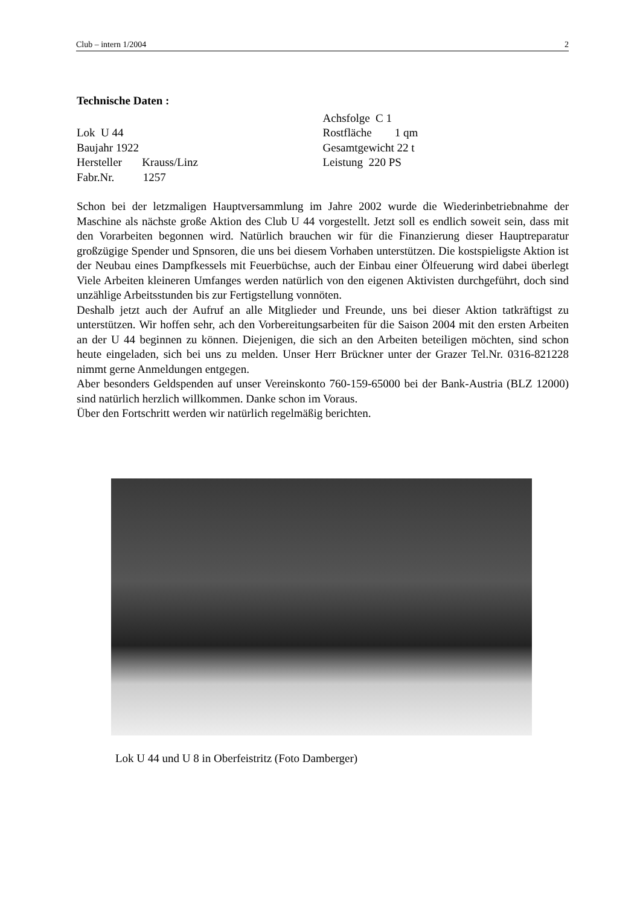Club – intern 1/2004 2
Technische Daten :
Lok U 44
Baujahr 1922
Hersteller Krauss/Linz
Fabr.Nr. 1257
Achsfolge C 1
Rostfläche 1 qm
Gesamtgewicht 22 t
Leistung 220 PS
Schon bei der letzmaligen Hauptversammlung im Jahre 2002 wurde die Wiederinbetriebnahme der Maschine als nächste große Aktion des Club U 44 vorgestellt. Jetzt soll es endlich soweit sein, dass mit den Vorarbeiten begonnen wird. Natürlich brauchen wir für die Finanzierung dieser Hauptreparatur großzügige Spender und Spnsoren, die uns bei diesem Vorhaben unterstützen. Die kostspieligste Aktion ist der Neubau eines Dampfkessels mit Feuerbüchse, auch der Einbau einer Ölfeuerung wird dabei überlegt Viele Arbeiten kleineren Umfanges werden natürlich von den eigenen Aktivisten durchgeführt, doch sind unzählige Arbeitsstunden bis zur Fertigstellung vonnöten.
Deshalb jetzt auch der Aufruf an alle Mitglieder und Freunde, uns bei dieser Aktion tatkräftigst zu unterstützen. Wir hoffen sehr, ach den Vorbereitungsarbeiten für die Saison 2004 mit den ersten Arbeiten an der U 44 beginnen zu können. Diejenigen, die sich an den Arbeiten beteiligen möchten, sind schon heute eingeladen, sich bei uns zu melden. Unser Herr Brückner unter der Grazer Tel.Nr. 0316-821228 nimmt gerne Anmeldungen entgegen.
Aber besonders Geldspenden auf unser Vereinskonto 760-159-65000 bei der Bank-Austria (BLZ 12000) sind natürlich herzlich willkommen. Danke schon im Voraus.
Über den Fortschritt werden wir natürlich regelmäßig berichten.
Lok U 44 und U 8 in Oberfeistritz (Foto Damberger)